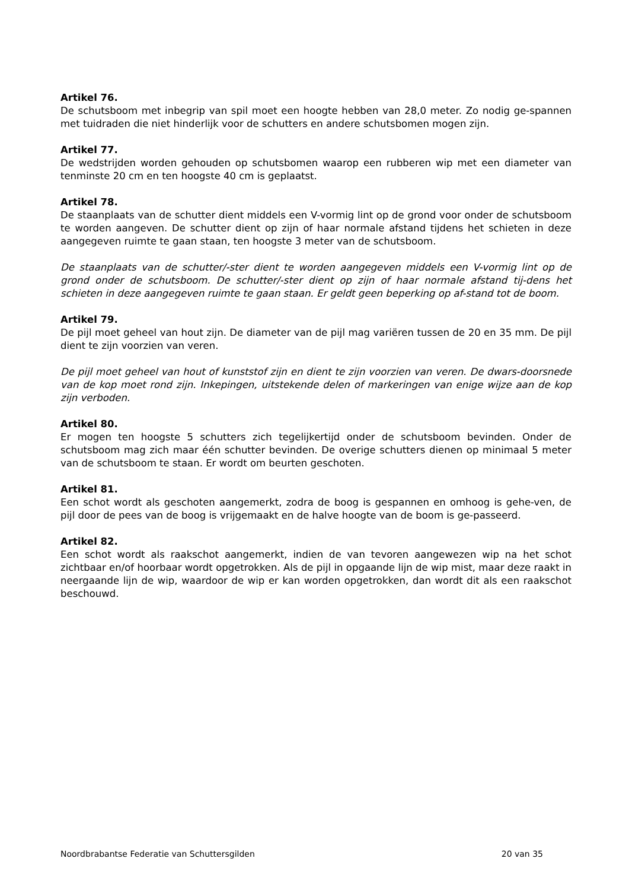Artikel 76.
De schutsboom met inbegrip van spil moet een hoogte hebben van 28,0 meter. Zo nodig ge-spannen met tuidraden die niet hinderlijk voor de schutters en andere schutsbomen mogen zijn.
Artikel 77.
De wedstrijden worden gehouden op schutsbomen waarop een rubberen wip met een diameter van tenminste 20 cm en ten hoogste 40 cm is geplaatst.
Artikel 78.
De staanplaats van de schutter dient middels een V-vormig lint op de grond voor onder de schutsboom te worden aangeven. De schutter dient op zijn of haar normale afstand tijdens het schieten in deze aangegeven ruimte te gaan staan, ten hoogste 3 meter van de schutsboom.
De staanplaats van de schutter/-ster dient te worden aangegeven middels een V-vormig lint op de grond onder de schutsboom. De schutter/-ster dient op zijn of haar normale afstand tij-dens het schieten in deze aangegeven ruimte te gaan staan. Er geldt geen beperking op af-stand tot de boom.
Artikel 79.
De pijl moet geheel van hout zijn. De diameter van de pijl mag variëren tussen de 20 en 35 mm. De pijl dient te zijn voorzien van veren.
De pijl moet geheel van hout of kunststof zijn en dient te zijn voorzien van veren. De dwars-doorsnede van de kop moet rond zijn. Inkepingen, uitstekende delen of markeringen van enige wijze aan de kop zijn verboden.
Artikel 80.
Er mogen ten hoogste 5 schutters zich tegelijkertijd onder de schutsboom bevinden. Onder de schutsboom mag zich maar één schutter bevinden. De overige schutters dienen op minimaal 5 meter van de schutsboom te staan. Er wordt om beurten geschoten.
Artikel 81.
Een schot wordt als geschoten aangemerkt, zodra de boog is gespannen en omhoog is gehe-ven, de pijl door de pees van de boog is vrijgemaakt en de halve hoogte van de boom is ge-passeerd.
Artikel 82.
Een schot wordt als raakschot aangemerkt, indien de van tevoren aangewezen wip na het schot zichtbaar en/of hoorbaar wordt opgetrokken. Als de pijl in opgaande lijn de wip mist, maar deze raakt in neergaande lijn de wip, waardoor de wip er kan worden opgetrokken, dan wordt dit als een raakschot beschouwd.
Noordbrabantse Federatie van Schuttersgilden 20 van 35